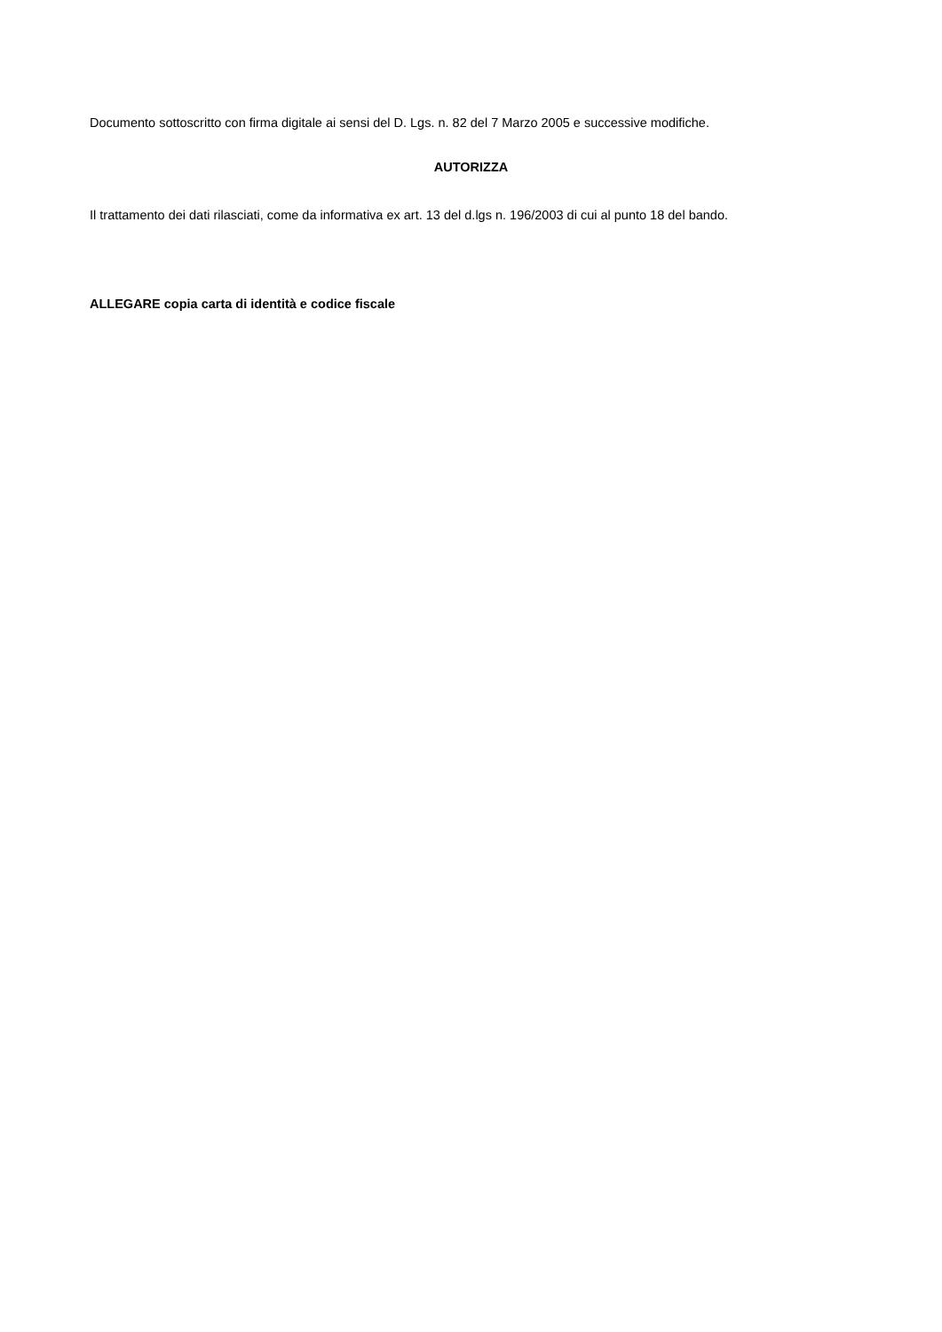Documento sottoscritto con firma digitale ai sensi del D. Lgs. n. 82 del 7 Marzo 2005 e successive modifiche.
AUTORIZZA
Il trattamento dei dati rilasciati, come da informativa ex art. 13 del d.lgs n. 196/2003 di cui al punto 18 del bando.
ALLEGARE copia carta di identità e codice fiscale